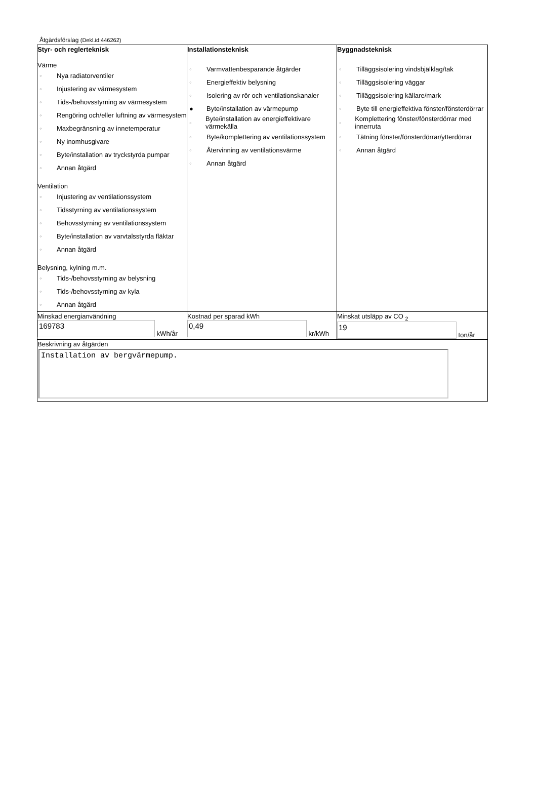Åtgärdsförslag (Dekl.id:446262)
| Styr- och reglerteknisk Värme ◦ Nya radiatorventiler ◦ Injustering av värmesystem ◦ Tids-/behovsstyrning av värmesystem ◦ Rengöring och/eller luftning av värmesystem ◦ Maxbegränsning av innetemperatur ◦ Ny inomhusgivare ◦ Byte/installation av tryckstyrda pumpar ◦ Annan åtgärd Ventilation ◦ Injustering av ventilationssystem ◦ Tidsstyrning av ventilationssystem ◦ Behovsstyrning av ventilationssystem ◦ Byte/installation av varvtalsstyrda fläktar ◦ Annan åtgärd Belysning, kylning m.m. ◦ Tids-/behovsstyrning av belysning ◦ Tids-/behovsstyrning av kyla ◦ Annan åtgärd | Installationsteknisk ◦ Varmvattenbesparande åtgärder ◦ Energieffektiv belysning ◦ Isolering av rör och ventilationskanaler ● Byte/installation av värmepump ◦ Byte/installation av energieffektivare värmekälla ◦ Byte/komplettering av ventilationssystem ◦ Återvinning av ventilationsvärme ◦ Annan åtgärd | Byggnadsteknisk ◦ Tilläggsisolering vindsbjälklag/tak ◦ Tilläggsisolering väggar ◦ Tilläggsisolering källare/mark ◦ Byte till energieffektiva fönster/fönsterdörrar ◦ Komplettering fönster/fönsterdörrar med innerruta ◦ Tätning fönster/fönsterdörrar/ytterdörrar ◦ Annan åtgärd |
| Minskad energianvändning 169783 kWh/år | Kostnad per sparad kWh 0,49 kr/kWh | Minskat utsläpp av CO <sub>2</sub> 19 ton/år |
| Beskrivning av åtgärden Installation av bergvärmepump. | | |